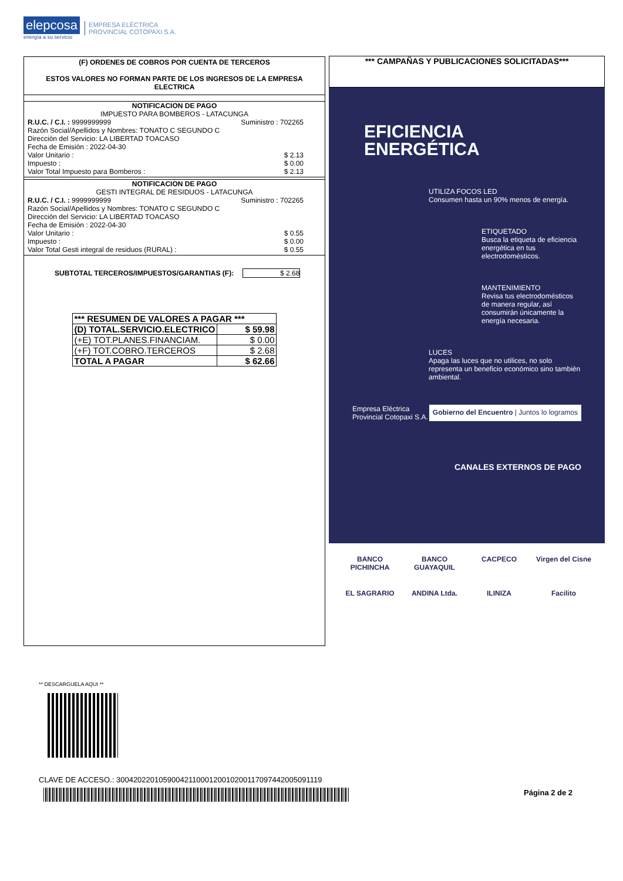elepcosa
energía a su servicio
EMPRESA ELÉCTRICA
PROVINCIAL COTOPAXI S.A.
(F) ORDENES DE COBROS POR CUENTA DE TERCEROS
ESTOS VALORES NO FORMAN PARTE DE LOS INGRESOS DE LA EMPRESA ELECTRICA
NOTIFICACION DE PAGO
IMPUESTO PARA BOMBEROS - LATACUNGA
R.U.C. / C.I. : 9999999999 Suministro : 702265
Razón Social/Apellidos y Nombres: TONATO C SEGUNDO C
Dirección del Servicio: LA LIBERTAD TOACASO
Fecha de Emisión : 2022-04-30
Valor Unitario : $ 2.13
Impuesto : $ 0.00
Valor Total Impuesto para Bomberos : $ 2.13
NOTIFICACION DE PAGO
GESTI INTEGRAL DE RESIDUOS - LATACUNGA
R.U.C. / C.I. : 9999999999 Suministro : 702265
Razón Social/Apellidos y Nombres: TONATO C SEGUNDO C
Dirección del Servicio: LA LIBERTAD TOACASO
Fecha de Emisión : 2022-04-30
Valor Unitario : $ 0.55
Impuesto : $ 0.00
Valor Total Gesti integral de residuos (RURAL) : $ 0.55
SUBTOTAL TERCEROS/IMPUESTOS/GARANTIAS (F): $ 2.68
| *** RESUMEN DE VALORES A PAGAR *** | |
| --- | --- |
| (D) TOTAL.SERVICIO.ELECTRICO | $ 59.98 |
| (+E) TOT.PLANES.FINANCIAM. | $ 0.00 |
| (+F) TOT.COBRO.TERCEROS | $ 2.68 |
| TOTAL A PAGAR | $ 62.66 |
*** CAMPAÑAS Y PUBLICACIONES SOLICITADAS***
EFICIENCIA
ENERGÉTICA
UTILIZA FOCOS LED
Consumen hasta un 90% menos de energía.
ETIQUETADO
Busca la etiqueta de eficiencia energética en tus electrodomésticos.
MANTENIMIENTO
Revisa tus electrodomésticos de manera regular, así consumirán únicamente la energía necesaria.
LUCES
Apaga las luces que no utilices, no solo representa un beneficio económico sino también ambiental.
Empresa Eléctrica
Provincial Cotopaxi S.A. Gobierno del Encuentro | Juntos lo logramos
CANALES EXTERNOS DE PAGO
BANCO PICHINCHA BANCO GUAYAQUIL CACPECO Virgen del Cisne EL SAGRARIO ANDINA Ltda. ILINIZA Facilito
** DESCARGUELA AQUI **
CLAVE DE ACCESO.: 3004202201059004211000120010200117097442005091119
Página 2 de 2